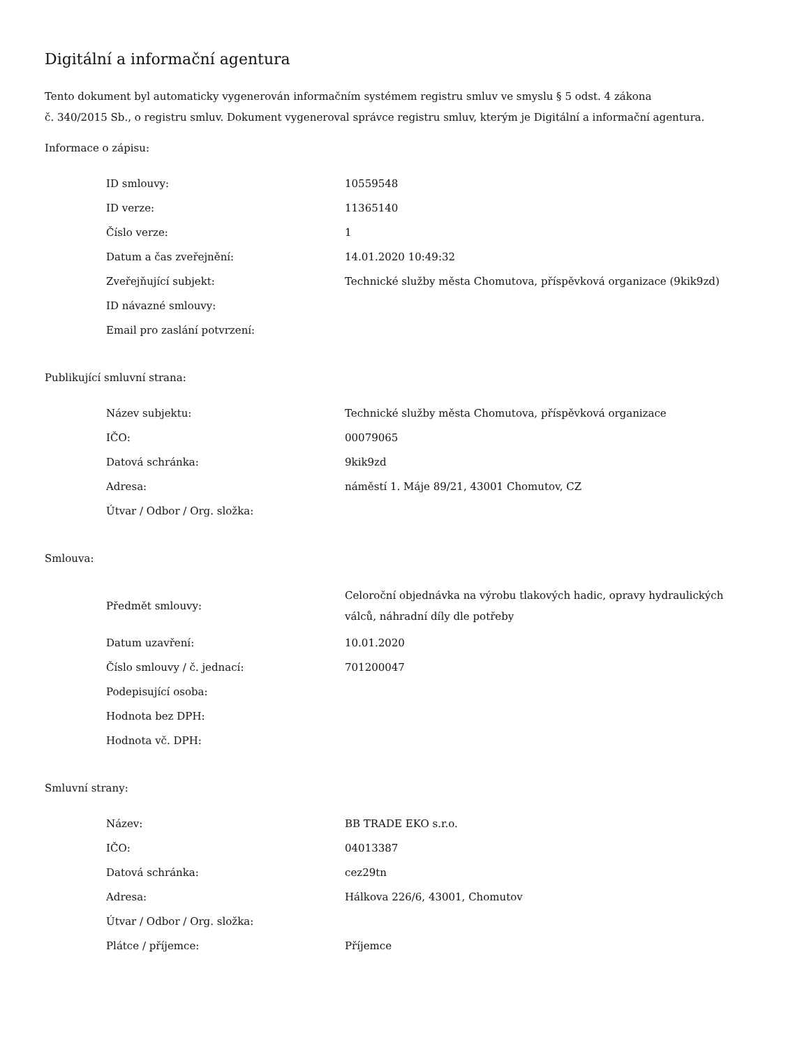Digitální a informační agentura
Tento dokument byl automaticky vygenerován informačním systémem registru smluv ve smyslu § 5 odst. 4 zákona
č. 340/2015 Sb., o registru smluv. Dokument vygeneroval správce registru smluv, kterým je Digitální a informační agentura.
Informace o zápisu:
| ID smlouvy: | 10559548 |
| ID verze: | 11365140 |
| Číslo verze: | 1 |
| Datum a čas zveřejnění: | 14.01.2020 10:49:32 |
| Zveřejňující subjekt: | Technické služby města Chomutova, příspěvková organizace (9kik9zd) |
| ID návazné smlouvy: | |
| Email pro zaslání potvrzení: | |
Publikující smluvní strana:
| Název subjektu: | Technické služby města Chomutova, příspěvková organizace |
| IČO: | 00079065 |
| Datová schránka: | 9kik9zd |
| Adresa: | náměstí 1. Máje 89/21, 43001 Chomutov, CZ |
| Útvar / Odbor / Org. složka: | |
Smlouva:
| Předmět smlouvy: | Celoroční objednávka na výrobu tlakových hadic, opravy hydraulických válců, náhradní díly dle potřeby |
| Datum uzavření: | 10.01.2020 |
| Číslo smlouvy / č. jednací: | 701200047 |
| Podepisující osoba: | |
| Hodnota bez DPH: | |
| Hodnota vč. DPH: | |
Smluvní strany:
| Název: | BB TRADE EKO s.r.o. |
| IČO: | 04013387 |
| Datová schránka: | cez29tn |
| Adresa: | Hálkova 226/6, 43001, Chomutov |
| Útvar / Odbor / Org. složka: | |
| Plátce / příjemce: | Příjemce |